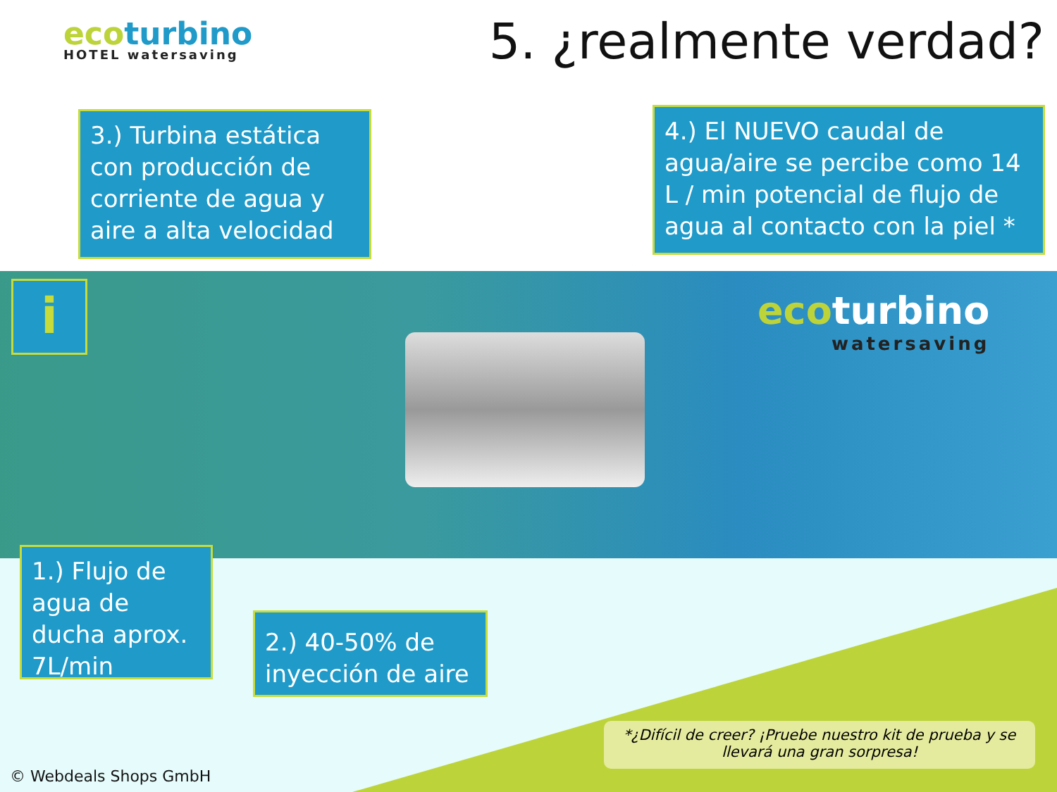ecoturbino
HOTEL watersaving
5. ¿realmente verdad?
i ecoturbino
watersaving
3.) Turbina estática con producción de corriente de agua y aire a alta velocidad
4.) El NUEVO caudal de agua/aire se percibe como 14 L / min potencial de flujo de agua al contacto con la piel *
1.) Flujo de agua de ducha aprox. 7L/min
2.) 40-50% de inyección de aire
*¿Difícil de creer? ¡Pruebe nuestro kit de prueba y se llevará una gran sorpresa!
© Webdeals Shops GmbH